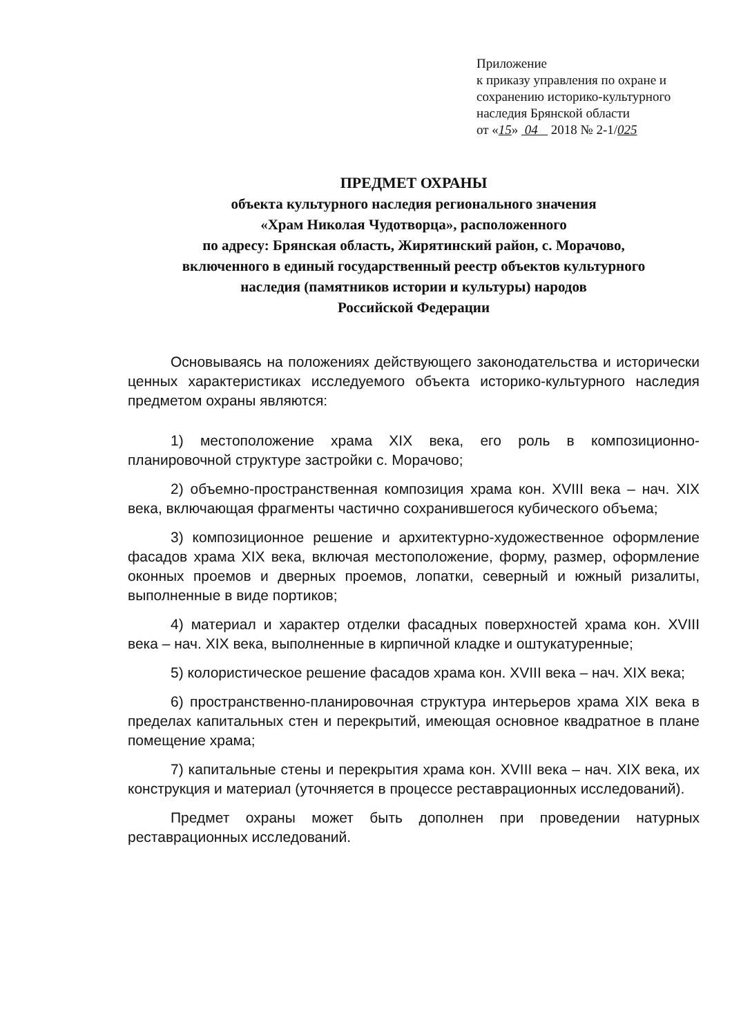Приложение
к приказу управления по охране и
сохранению историко-культурного
наследия Брянской области
от «15» 04 2018 № 2-1/025
ПРЕДМЕТ ОХРАНЫ
объекта культурного наследия регионального значения
«Храм Николая Чудотворца», расположенного
по адресу: Брянская область, Жирятинский район, с. Морачово,
включенного в единый государственный реестр объектов культурного
наследия (памятников истории и культуры) народов
Российской Федерации
Основываясь на положениях действующего законодательства и исторически ценных характеристиках исследуемого объекта историко-культурного наследия предметом охраны являются:
1) местоположение храма XIX века, его роль в композиционно-планировочной структуре застройки с. Морачово;
2) объемно-пространственная композиция храма кон. XVIII века – нач. XIX века, включающая фрагменты частично сохранившегося кубического объема;
3) композиционное решение и архитектурно-художественное оформление фасадов храма XIX века, включая местоположение, форму, размер, оформление оконных проемов и дверных проемов, лопатки, северный и южный ризалиты, выполненные в виде портиков;
4) материал и характер отделки фасадных поверхностей храма кон. XVIII века – нач. XIX века, выполненные в кирпичной кладке и оштукатуренные;
5) колористическое решение фасадов храма кон. XVIII века – нач. XIX века;
6) пространственно-планировочная структура интерьеров храма XIX века в пределах капитальных стен и перекрытий, имеющая основное квадратное в плане помещение храма;
7) капитальные стены и перекрытия храма кон. XVIII века – нач. XIX века, их конструкция и материал (уточняется в процессе реставрационных исследований).
Предмет охраны может быть дополнен при проведении натурных реставрационных исследований.